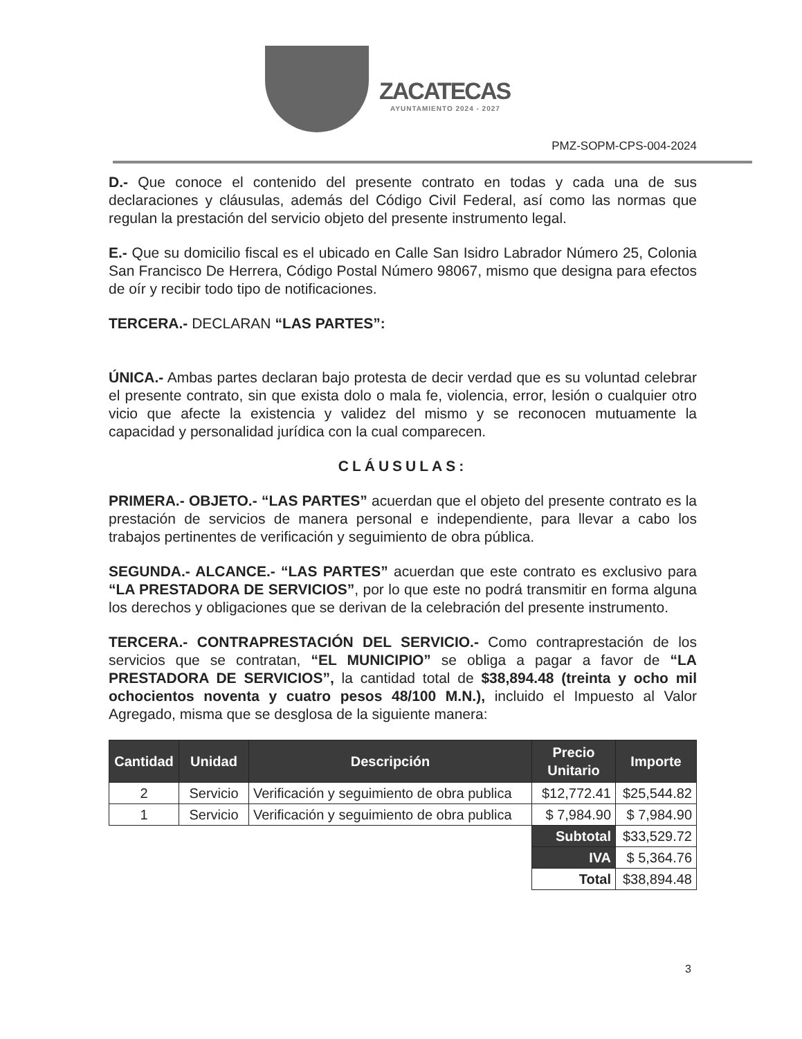ZACATECAS
AYUNTAMIENTO 2024 - 2027
PMZ-SOPM-CPS-004-2024
D.- Que conoce el contenido del presente contrato en todas y cada una de sus declaraciones y cláusulas, además del Código Civil Federal, así como las normas que regulan la prestación del servicio objeto del presente instrumento legal.
E.- Que su domicilio fiscal es el ubicado en Calle San Isidro Labrador Número 25, Colonia San Francisco De Herrera, Código Postal Número 98067, mismo que designa para efectos de oír y recibir todo tipo de notificaciones.
TERCERA.- DECLARAN “LAS PARTES”:
ÚNICA.- Ambas partes declaran bajo protesta de decir verdad que es su voluntad celebrar el presente contrato, sin que exista dolo o mala fe, violencia, error, lesión o cualquier otro vicio que afecte la existencia y validez del mismo y se reconocen mutuamente la capacidad y personalidad jurídica con la cual comparecen.
CLÁUSULAS:
PRIMERA.- OBJETO.- “LAS PARTES” acuerdan que el objeto del presente contrato es la prestación de servicios de manera personal e independiente, para llevar a cabo los trabajos pertinentes de verificación y seguimiento de obra pública.
SEGUNDA.- ALCANCE.- “LAS PARTES” acuerdan que este contrato es exclusivo para “LA PRESTADORA DE SERVICIOS”, por lo que este no podrá transmitir en forma alguna los derechos y obligaciones que se derivan de la celebración del presente instrumento.
TERCERA.- CONTRAPRESTACIÓN DEL SERVICIO.- Como contraprestación de los servicios que se contratan, “EL MUNICIPIO” se obliga a pagar a favor de “LA PRESTADORA DE SERVICIOS”, la cantidad total de $38,894.48 (treinta y ocho mil ochocientos noventa y cuatro pesos 48/100 M.N.), incluido el Impuesto al Valor Agregado, misma que se desglosa de la siguiente manera:
| Cantidad | Unidad | Descripción | Precio Unitario | Importe |
| --- | --- | --- | --- | --- |
| 2 | Servicio | Verificación y seguimiento de obra publica | $12,772.41 | $25,544.82 |
| 1 | Servicio | Verificación y seguimiento de obra publica | $ 7,984.90 | $ 7,984.90 |
| | | | Subtotal | $33,529.72 |
| | | | IVA | $ 5,364.76 |
| | | | Total | $38,894.48 |
3